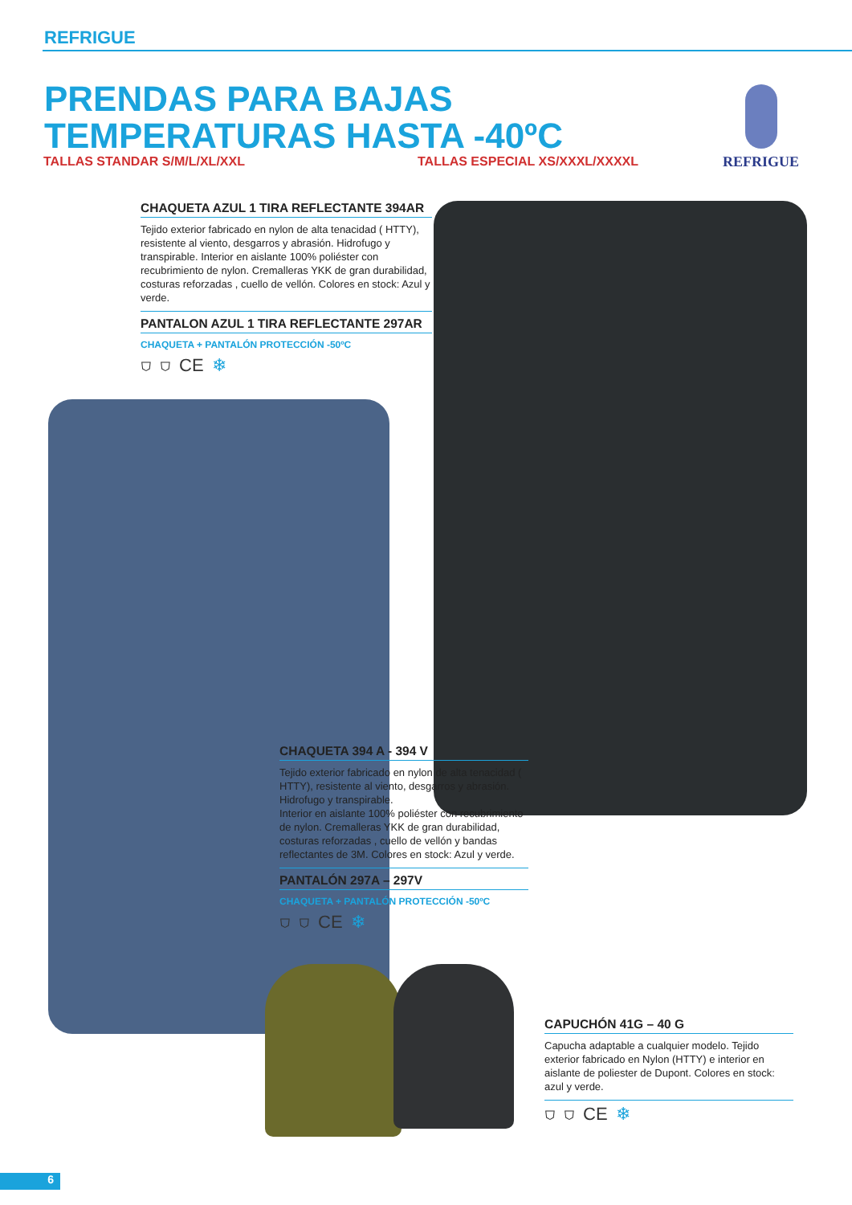REFRIGUE
PRENDAS PARA BAJAS TEMPERATURAS HASTA -40ºC
TALLAS STANDAR S/M/L/XL/XXL TALLAS ESPECIAL XS/XXXL/XXXXL
REFRIGUE
CHAQUETA AZUL 1 TIRA REFLECTANTE 394AR
Tejido exterior fabricado en nylon de alta tenacidad ( HTTY), resistente al viento, desgarros y abrasión. Hidrofugo y transpirable. Interior en aislante 100% poliéster con recubrimiento de nylon. Cremalleras YKK de gran durabilidad, costuras reforzadas , cuello de vellón. Colores en stock: Azul y verde.
PANTALON AZUL 1 TIRA REFLECTANTE 297AR
CHAQUETA + PANTALÓN PROTECCIÓN -50ºC
⛉ ⛉ CE ❄
CHAQUETA 394 A - 394 V
Tejido exterior fabricado en nylon de alta tenacidad ( HTTY), resistente al viento, desgarros y abrasión. Hidrofugo y transpirable.
Interior en aislante 100% poliéster con recubrimiento de nylon. Cremalleras YKK de gran durabilidad, costuras reforzadas , cuello de vellón y bandas reflectantes de 3M. Colores en stock: Azul y verde.
PANTALÓN 297A – 297V
CHAQUETA + PANTALÓN PROTECCIÓN -50ºC
⛉ ⛉ CE ❄
CAPUCHÓN 41G – 40 G
Capucha adaptable a cualquier modelo. Tejido exterior fabricado en Nylon (HTTY) e interior en aislante de poliester de Dupont. Colores en stock: azul y verde.
⛉ ⛉ CE ❄
6